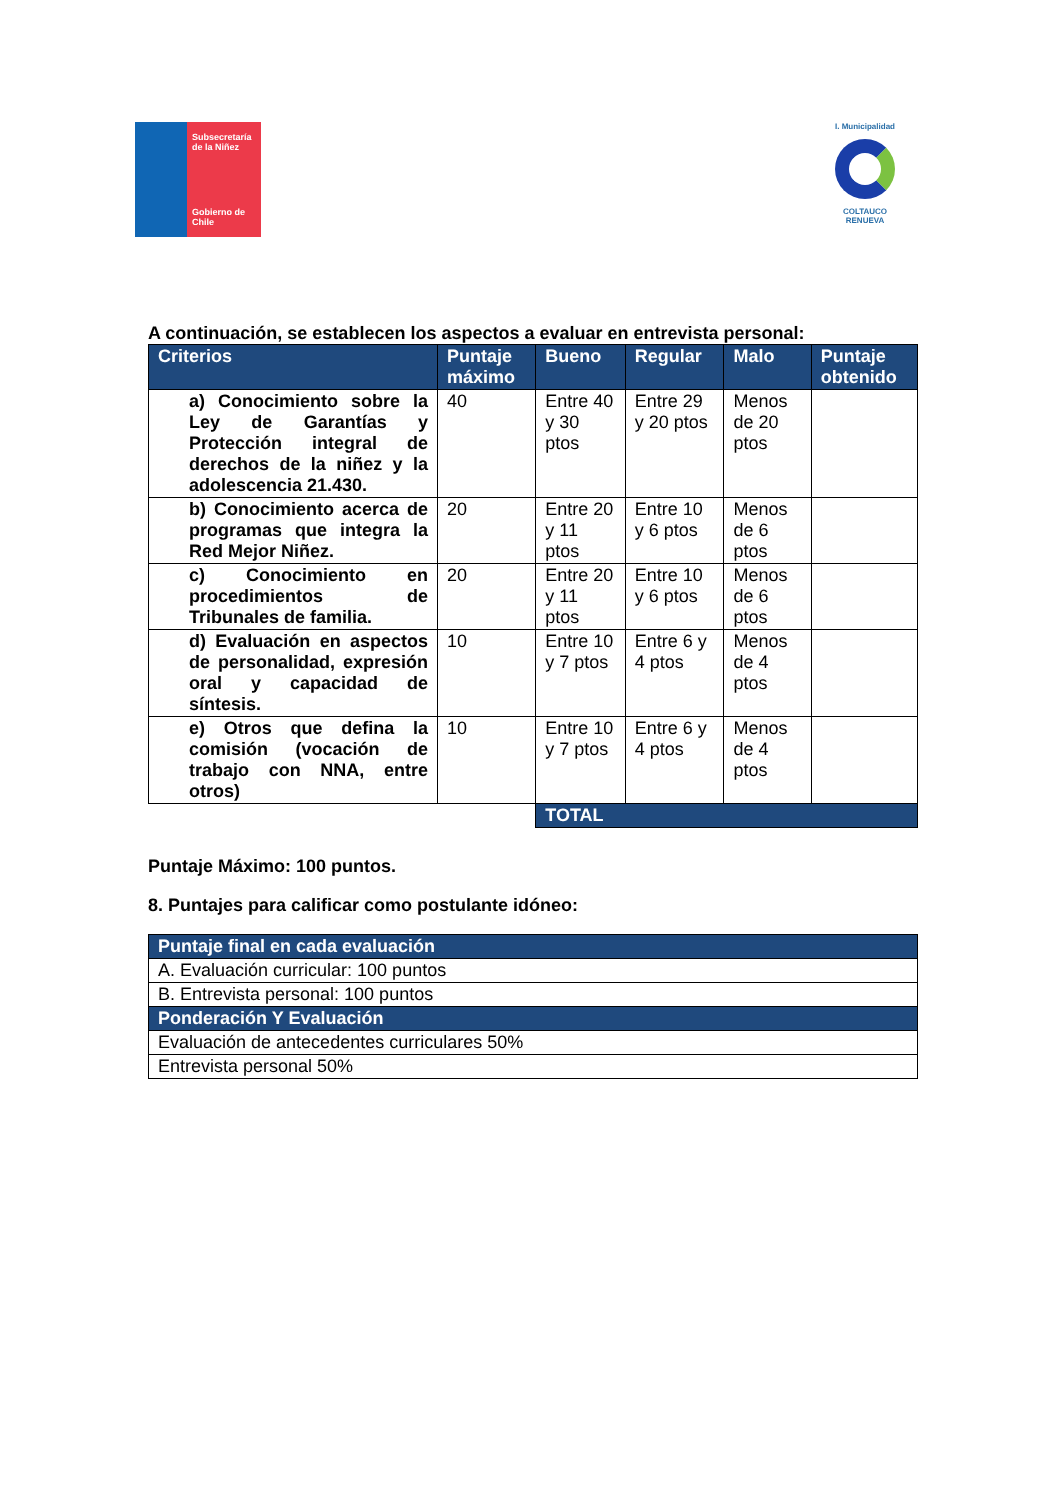Subsecretaría de la Niñez
Gobierno de Chile
I. Municipalidad
COLTAUCO RENUEVA
A continuación, se establecen los aspectos a evaluar en entrevista personal:
| Criterios | Puntaje máximo | Bueno | Regular | Malo | Puntaje obtenido |
| --- | --- | --- | --- | --- | --- |
| a) Conocimiento sobre la Ley de Garantías y Protección integral de derechos de la niñez y la adolescencia 21.430. | 40 | Entre 40 y 30 ptos | Entre 29 y 20 ptos | Menos de 20 ptos | |
| b) Conocimiento acerca de programas que integra la Red Mejor Niñez. | 20 | Entre 20 y 11 ptos | Entre 10 y 6 ptos | Menos de 6 ptos | |
| c) Conocimiento en procedimientos de Tribunales de familia. | 20 | Entre 20 y 11 ptos | Entre 10 y 6 ptos | Menos de 6 ptos | |
| d) Evaluación en aspectos de personalidad, expresión oral y capacidad de síntesis. | 10 | Entre 10 y 7 ptos | Entre 6 y 4 ptos | Menos de 4 ptos | |
| e) Otros que defina la comisión (vocación de trabajo con NNA, entre otros) | 10 | Entre 10 y 7 ptos | Entre 6 y 4 ptos | Menos de 4 ptos | |
| | | TOTAL | | | |
Puntaje Máximo: 100 puntos.
8. Puntajes para calificar como postulante idóneo:
| Puntaje final en cada evaluación |
| A. Evaluación curricular: 100 puntos |
| B. Entrevista personal: 100 puntos |
| Ponderación Y Evaluación |
| Evaluación de antecedentes curriculares 50% |
| Entrevista personal 50% |